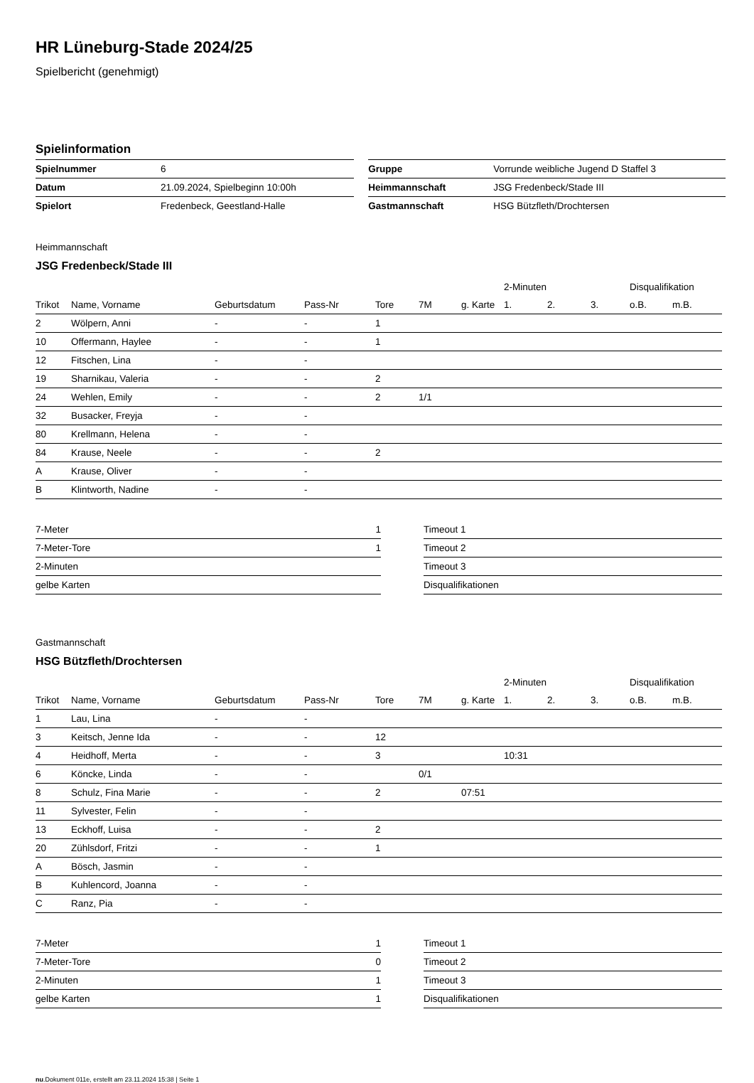HR Lüneburg-Stade 2024/25
Spielbericht (genehmigt)
Spielinformation
| Spielnummer | 6 | | Gruppe | Vorrunde weibliche Jugend D Staffel 3 |
| Datum | 21.09.2024, Spielbeginn 10:00h | | Heimmannschaft | JSG Fredenbeck/Stade III |
| Spielort | Fredenbeck, Geestland-Halle | | Gastmannschaft | HSG Bützfleth/Drochtersen |
Heimmannschaft
JSG Fredenbeck/Stade III
| | | | | | | | 2-Minuten | | | Disqualifikation | |
| --- | --- | --- | --- | --- | --- | --- | --- | --- | --- | --- | --- |
| Trikot | Name, Vorname | Geburtsdatum | Pass-Nr | Tore | 7M | g. Karte | 1. | 2. | 3. | o.B. | m.B. |
| 2 | Wölpern, Anni | - | - | 1 | | | | | | | |
| 10 | Offermann, Haylee | - | - | 1 | | | | | | | |
| 12 | Fitschen, Lina | - | - | | | | | | | | |
| 19 | Sharnikau, Valeria | - | - | 2 | | | | | | | |
| 24 | Wehlen, Emily | - | - | 2 | 1/1 | | | | | | |
| 32 | Busacker, Freyja | - | - | | | | | | | | |
| 80 | Krellmann, Helena | - | - | | | | | | | | |
| 84 | Krause, Neele | - | - | 2 | | | | | | | |
| A | Krause, Oliver | - | - | | | | | | | | |
| B | Klintworth, Nadine | - | - | | | | | | | | |
| 7-Meter | 1 | | Timeout 1 |
| 7-Meter-Tore | 1 | | Timeout 2 |
| 2-Minuten | | | Timeout 3 |
| gelbe Karten | | | Disqualifikationen |
Gastmannschaft
HSG Bützfleth/Drochtersen
| | | | | | | | 2-Minuten | | | Disqualifikation | |
| --- | --- | --- | --- | --- | --- | --- | --- | --- | --- | --- | --- |
| Trikot | Name, Vorname | Geburtsdatum | Pass-Nr | Tore | 7M | g. Karte | 1. | 2. | 3. | o.B. | m.B. |
| 1 | Lau, Lina | - | - | | | | | | | | |
| 3 | Keitsch, Jenne Ida | - | - | 12 | | | | | | | |
| 4 | Heidhoff, Merta | - | - | 3 | | | 10:31 | | | | |
| 6 | Köncke, Linda | - | - | | 0/1 | | | | | | |
| 8 | Schulz, Fina Marie | - | - | 2 | | 07:51 | | | | | |
| 11 | Sylvester, Felin | - | - | | | | | | | | |
| 13 | Eckhoff, Luisa | - | - | 2 | | | | | | | |
| 20 | Zühlsdorf, Fritzi | - | - | 1 | | | | | | | |
| A | Bösch, Jasmin | - | - | | | | | | | | |
| B | Kuhlencord, Joanna | - | - | | | | | | | | |
| C | Ranz, Pia | - | - | | | | | | | | |
| 7-Meter | 1 | | Timeout 1 |
| 7-Meter-Tore | 0 | | Timeout 2 |
| 2-Minuten | 1 | | Timeout 3 |
| gelbe Karten | 1 | | Disqualifikationen |
nu.Dokument 011e, erstellt am 23.11.2024 15:38 | Seite 1